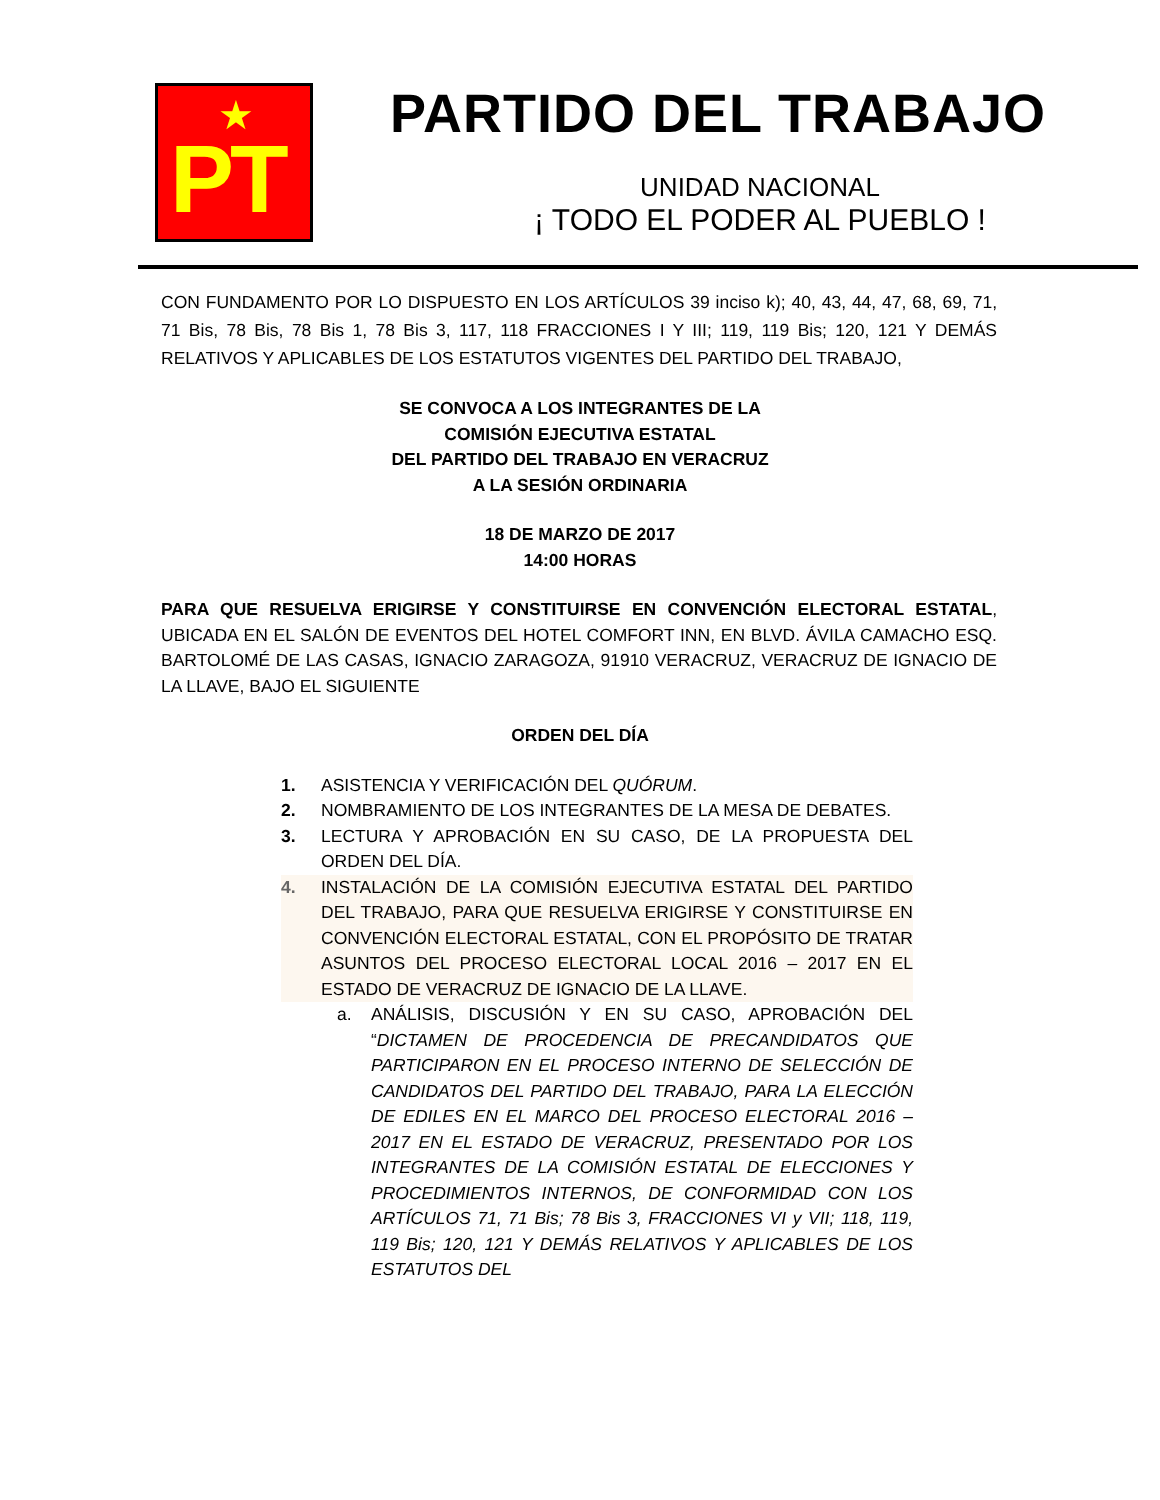★
PT
PARTIDO DEL TRABAJO
UNIDAD NACIONAL
¡ TODO EL PODER AL PUEBLO !
CON FUNDAMENTO POR LO DISPUESTO EN LOS ARTÍCULOS 39 inciso k); 40, 43, 44, 47, 68, 69, 71, 71 Bis, 78 Bis, 78 Bis 1, 78 Bis 3, 117, 118 FRACCIONES I Y III; 119, 119 Bis; 120, 121 Y DEMÁS RELATIVOS Y APLICABLES DE LOS ESTATUTOS VIGENTES DEL PARTIDO DEL TRABAJO,
SE CONVOCA A LOS INTEGRANTES DE LA
COMISIÓN EJECUTIVA ESTATAL
DEL PARTIDO DEL TRABAJO EN VERACRUZ
A LA SESIÓN ORDINARIA
18 DE MARZO DE 2017
14:00 HORAS
PARA QUE RESUELVA ERIGIRSE Y CONSTITUIRSE EN CONVENCIÓN ELECTORAL ESTATAL, UBICADA EN EL SALÓN DE EVENTOS DEL HOTEL COMFORT INN, EN BLVD. ÁVILA CAMACHO ESQ. BARTOLOMÉ DE LAS CASAS, IGNACIO ZARAGOZA, 91910 VERACRUZ, VERACRUZ DE IGNACIO DE LA LLAVE, BAJO EL SIGUIENTE
ORDEN DEL DÍA
1. ASISTENCIA Y VERIFICACIÓN DEL QUÓRUM.
2. NOMBRAMIENTO DE LOS INTEGRANTES DE LA MESA DE DEBATES.
3. LECTURA Y APROBACIÓN EN SU CASO, DE LA PROPUESTA DEL ORDEN DEL DÍA.
4. INSTALACIÓN DE LA COMISIÓN EJECUTIVA ESTATAL DEL PARTIDO DEL TRABAJO, PARA QUE RESUELVA ERIGIRSE Y CONSTITUIRSE EN CONVENCIÓN ELECTORAL ESTATAL, CON EL PROPÓSITO DE TRATAR ASUNTOS DEL PROCESO ELECTORAL LOCAL 2016 – 2017 EN EL ESTADO DE VERACRUZ DE IGNACIO DE LA LLAVE.
a. ANÁLISIS, DISCUSIÓN Y EN SU CASO, APROBACIÓN DEL “DICTAMEN DE PROCEDENCIA DE PRECANDIDATOS QUE PARTICIPARON EN EL PROCESO INTERNO DE SELECCIÓN DE CANDIDATOS DEL PARTIDO DEL TRABAJO, PARA LA ELECCIÓN DE EDILES EN EL MARCO DEL PROCESO ELECTORAL 2016 – 2017 EN EL ESTADO DE VERACRUZ, PRESENTADO POR LOS INTEGRANTES DE LA COMISIÓN ESTATAL DE ELECCIONES Y PROCEDIMIENTOS INTERNOS, DE CONFORMIDAD CON LOS ARTÍCULOS 71, 71 Bis; 78 Bis 3, FRACCIONES VI y VII; 118, 119, 119 Bis; 120, 121 Y DEMÁS RELATIVOS Y APLICABLES DE LOS ESTATUTOS DEL